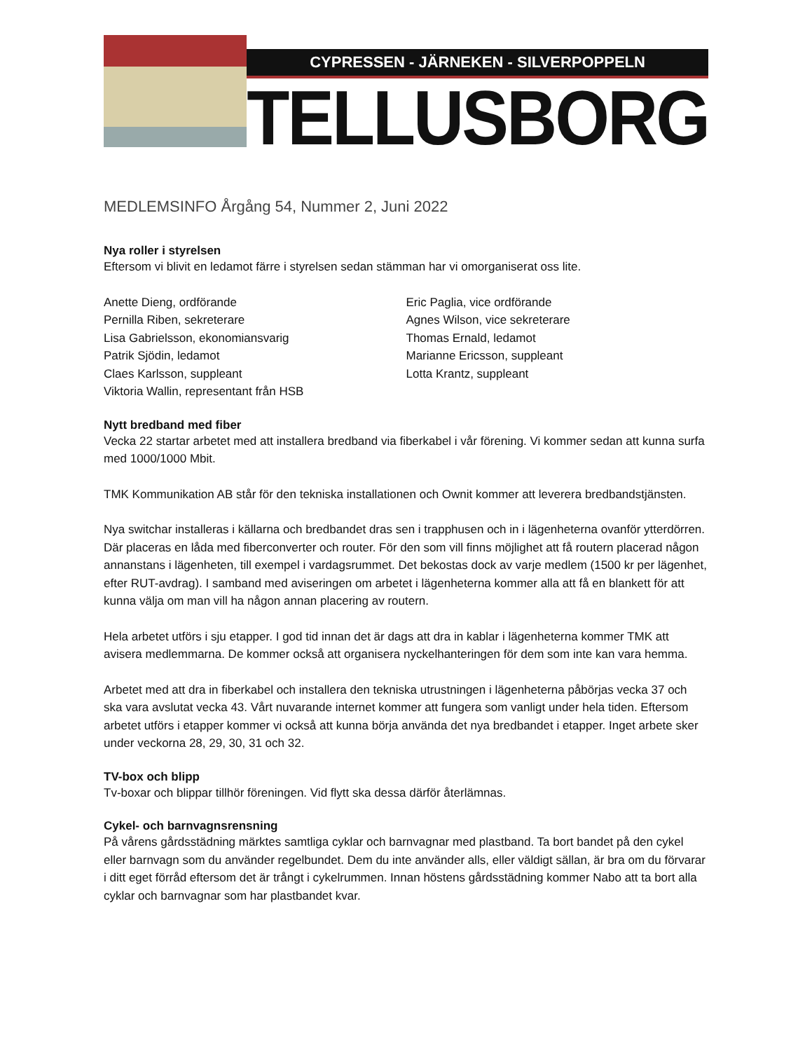CYPRESSEN - JÄRNEKEN - SILVERPOPPELN
TELLUSBORG
MEDLEMSINFO Årgång 54, Nummer 2, Juni 2022
Nya roller i styrelsen
Eftersom vi blivit en ledamot färre i styrelsen sedan stämman har vi omorganiserat oss lite.
Anette Dieng, ordförande
Pernilla Riben, sekreterare
Lisa Gabrielsson, ekonomiansvarig
Patrik Sjödin, ledamot
Claes Karlsson, suppleant
Viktoria Wallin, representant från HSB
Eric Paglia, vice ordförande
Agnes Wilson, vice sekreterare
Thomas Ernald, ledamot
Marianne Ericsson, suppleant
Lotta Krantz, suppleant
Nytt bredband med fiber
Vecka 22 startar arbetet med att installera bredband via fiberkabel i vår förening. Vi kommer sedan att kunna surfa med 1000/1000 Mbit.
TMK Kommunikation AB står för den tekniska installationen och Ownit kommer att leverera bredbandstjänsten.
Nya switchar installeras i källarna och bredbandet dras sen i trapphusen och in i lägenheterna ovanför ytterdörren. Där placeras en låda med fiberconverter och router. För den som vill finns möjlighet att få routern placerad någon annanstans i lägenheten, till exempel i vardagsrummet. Det bekostas dock av varje medlem (1500 kr per lägenhet, efter RUT-avdrag). I samband med aviseringen om arbetet i lägenheterna kommer alla att få en blankett för att kunna välja om man vill ha någon annan placering av routern.
Hela arbetet utförs i sju etapper. I god tid innan det är dags att dra in kablar i lägenheterna kommer TMK att avisera medlemmarna. De kommer också att organisera nyckelhanteringen för dem som inte kan vara hemma.
Arbetet med att dra in fiberkabel och installera den tekniska utrustningen i lägenheterna påbörjas vecka 37 och ska vara avslutat vecka 43. Vårt nuvarande internet kommer att fungera som vanligt under hela tiden. Eftersom arbetet utförs i etapper kommer vi också att kunna börja använda det nya bredbandet i etapper. Inget arbete sker under veckorna 28, 29, 30, 31 och 32.
TV-box och blipp
Tv-boxar och blippar tillhör föreningen. Vid flytt ska dessa därför återlämnas.
Cykel- och barnvagnsrensning
På vårens gårdsstädning märktes samtliga cyklar och barnvagnar med plastband. Ta bort bandet på den cykel eller barnvagn som du använder regelbundet. Dem du inte använder alls, eller väldigt sällan, är bra om du förvarar i ditt eget förråd eftersom det är trångt i cykelrummen. Innan höstens gårdsstädning kommer Nabo att ta bort alla cyklar och barnvagnar som har plastbandet kvar.